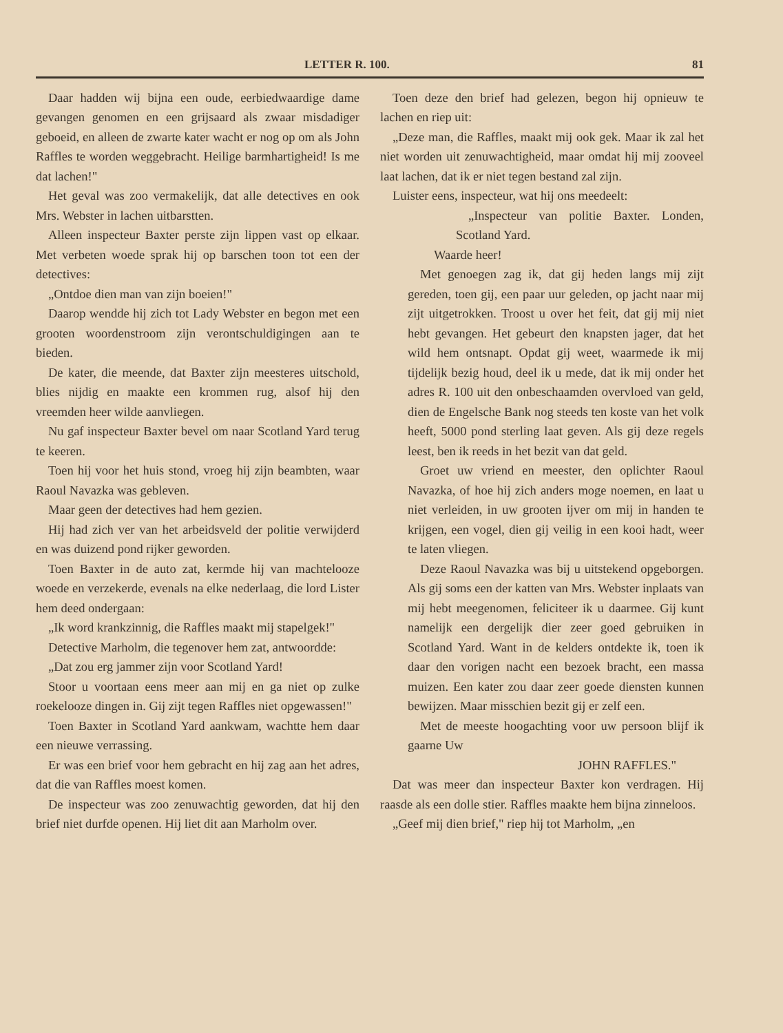LETTER R. 100. 81
Daar hadden wij bijna een oude, eerbiedwaardige dame gevangen genomen en een grijsaard als zwaar misdadiger geboeid, en alleen de zwarte kater wacht er nog op om als John Raffles te worden weggebracht. Heilige barmhartigheid! Is me dat lachen!"
Het geval was zoo vermakelijk, dat alle detectives en ook Mrs. Webster in lachen uitbarstten.
Alleen inspecteur Baxter perste zijn lippen vast op elkaar. Met verbeten woede sprak hij op barschen toon tot een der detectives:
„Ontdoe dien man van zijn boeien!"
Daarop wendde hij zich tot Lady Webster en begon met een grooten woordenstroom zijn verontschuldigingen aan te bieden.
De kater, die meende, dat Baxter zijn meesteres uitschold, blies nijdig en maakte een krommen rug, alsof hij den vreemden heer wilde aanvliegen.
Nu gaf inspecteur Baxter bevel om naar Scotland Yard terug te keeren.
Toen hij voor het huis stond, vroeg hij zijn beambten, waar Raoul Navazka was gebleven.
Maar geen der detectives had hem gezien.
Hij had zich ver van het arbeidsveld der politie verwijderd en was duizend pond rijker geworden.
Toen Baxter in de auto zat, kermde hij van machtelooze woede en verzekerde, evenals na elke nederlaag, die lord Lister hem deed ondergaan:
„Ik word krankzinnig, die Raffles maakt mij stapelgek!"
Detective Marholm, die tegenover hem zat, antwoordde:
„Dat zou erg jammer zijn voor Scotland Yard!
Stoor u voortaan eens meer aan mij en ga niet op zulke roekelooze dingen in. Gij zijt tegen Raffles niet opgewassen!"
Toen Baxter in Scotland Yard aankwam, wachtte hem daar een nieuwe verrassing.
Er was een brief voor hem gebracht en hij zag aan het adres, dat die van Raffles moest komen.
De inspecteur was zoo zenuwachtig geworden, dat hij den brief niet durfde openen. Hij liet dit aan Marholm over.
Toen deze den brief had gelezen, begon hij opnieuw te lachen en riep uit:
„Deze man, die Raffles, maakt mij ook gek. Maar ik zal het niet worden uit zenuwachtigheid, maar omdat hij mij zooveel laat lachen, dat ik er niet tegen bestand zal zijn.
Luister eens, inspecteur, wat hij ons meedeelt:
„Inspecteur van politie Baxter. Londen, Scotland Yard.
Waarde heer!
Met genoegen zag ik, dat gij heden langs mij zijt gereden, toen gij, een paar uur geleden, op jacht naar mij zijt uitgetrokken. Troost u over het feit, dat gij mij niet hebt gevangen. Het gebeurt den knapsten jager, dat het wild hem ontsnapt. Opdat gij weet, waarmede ik mij tijdelijk bezig houd, deel ik u mede, dat ik mij onder het adres R. 100 uit den onbeschaamden overvloed van geld, dien de Engelsche Bank nog steeds ten koste van het volk heeft, 5000 pond sterling laat geven. Als gij deze regels leest, ben ik reeds in het bezit van dat geld.
Groet uw vriend en meester, den oplichter Raoul Navazka, of hoe hij zich anders moge noemen, en laat u niet verleiden, in uw grooten ijver om mij in handen te krijgen, een vogel, dien gij veilig in een kooi hadt, weer te laten vliegen.
Deze Raoul Navazka was bij u uitstekend opgeborgen. Als gij soms een der katten van Mrs. Webster inplaats van mij hebt meegenomen, feliciteer ik u daarmee. Gij kunt namelijk een dergelijk dier zeer goed gebruiken in Scotland Yard. Want in de kelders ontdekte ik, toen ik daar den vorigen nacht een bezoek bracht, een massa muizen. Een kater zou daar zeer goede diensten kunnen bewijzen. Maar misschien bezit gij er zelf een.
Met de meeste hoogachting voor uw persoon blijf ik gaarne Uw
JOHN RAFFLES."
Dat was meer dan inspecteur Baxter kon verdragen. Hij raasde als een dolle stier. Raffles maakte hem bijna zinneloos.
„Geef mij dien brief," riep hij tot Marholm, „en